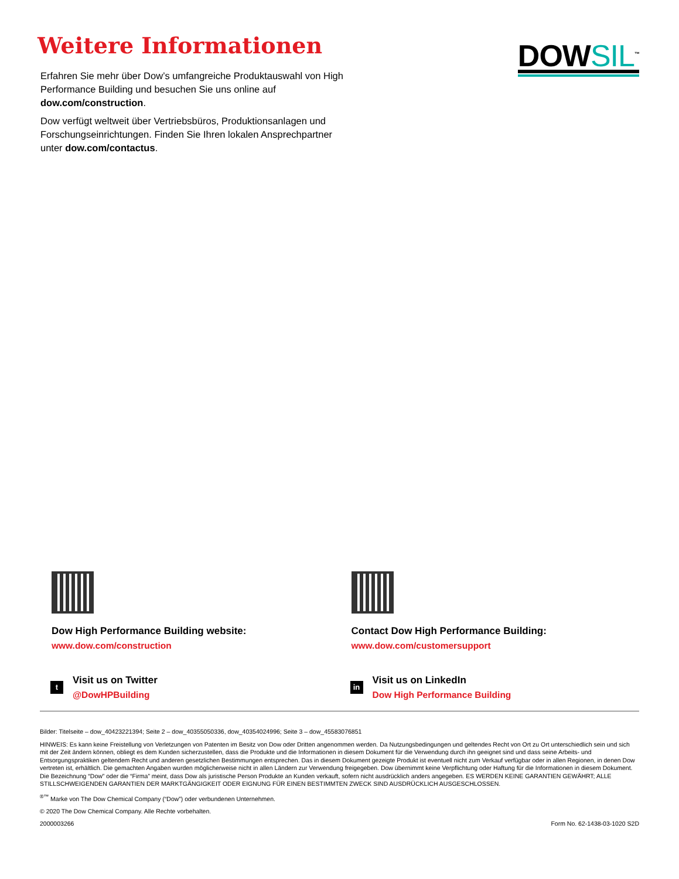Weitere Informationen
Erfahren Sie mehr über Dow’s umfangreiche Produktauswahl von High Performance Building und besuchen Sie uns online auf dow.com/construction.
Dow verfügt weltweit über Vertriebsbüros, Produktionsanlagen und Forschungseinrichtungen. Finden Sie Ihren lokalen Ansprechpartner unter dow.com/contactus.
DOWSIL<sup>™</sup>
Dow High Performance Building website:
www.dow.com/construction
t
Visit us on Twitter
@DowHPBuilding
Contact Dow High Performance Building:
www.dow.com/customersupport
in
Visit us on LinkedIn
Dow High Performance Building
Bilder: Titelseite – dow_40423221394; Seite 2 – dow_40355050336, dow_40354024996; Seite 3 – dow_45583076851
HINWEIS: Es kann keine Freistellung von Verletzungen von Patenten im Besitz von Dow oder Dritten angenommen werden. Da Nutzungsbedingungen und geltendes Recht von Ort zu Ort unterschiedlich sein und sich mit der Zeit ändern können, obliegt es dem Kunden sicherzustellen, dass die Produkte und die Informationen in diesem Dokument für die Verwendung durch ihn geeignet sind und dass seine Arbeits- und Entsorgungspraktiken geltendem Recht und anderen gesetzlichen Bestimmungen entsprechen. Das in diesem Dokument gezeigte Produkt ist eventuell nicht zum Verkauf verfügbar oder in allen Regionen, in denen Dow vertreten ist, erhältlich. Die gemachten Angaben wurden möglicherweise nicht in allen Ländern zur Verwendung freigegeben. Dow übernimmt keine Verpflichtung oder Haftung für die Informationen in diesem Dokument. Die Bezeichnung “Dow” oder die “Firma” meint, dass Dow als juristische Person Produkte an Kunden verkauft, sofern nicht ausdrücklich anders angegeben. ES WERDEN KEINE GARANTIEN GEWÄHRT; ALLE STILLSCHWEIGENDEN GARANTIEN DER MARKTGÄNGIGKEIT ODER EIGNUNG FÜR EINEN BESTIMMTEN ZWECK SIND AUSDRÜCKLICH AUSGESCHLOSSEN.
<sup>®™</sup> Marke von The Dow Chemical Company (“Dow”) oder verbundenen Unternehmen.
© 2020 The Dow Chemical Company. Alle Rechte vorbehalten.
2000003266 Form No. 62-1438-03-1020 S2D